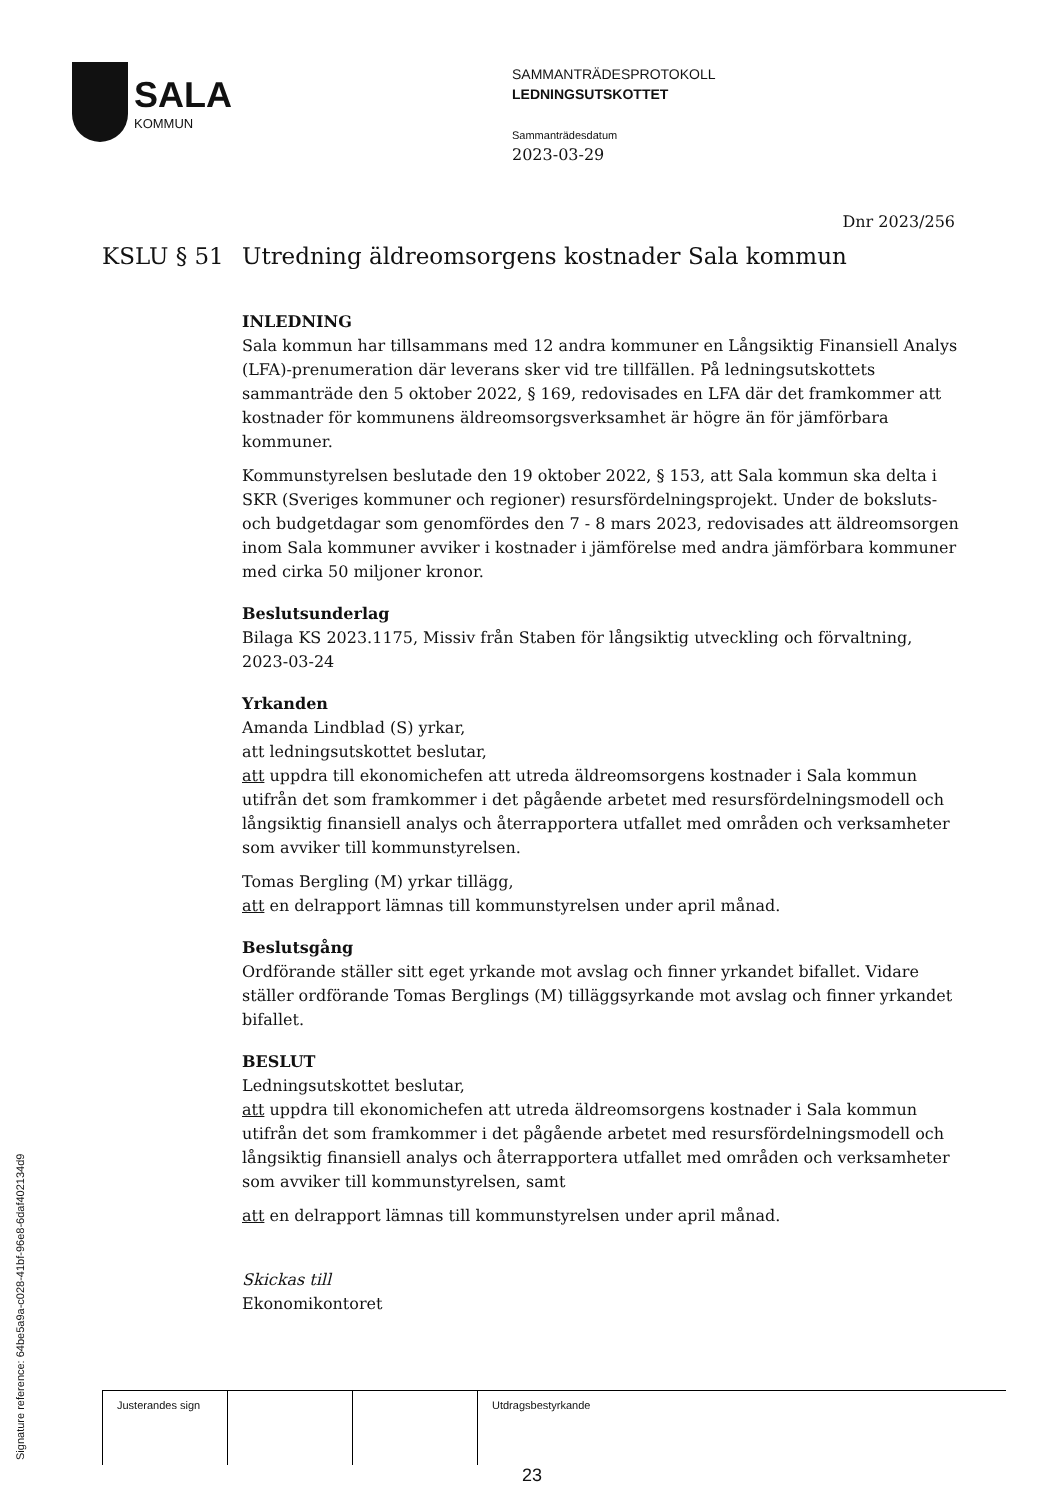SALA
KOMMUN
SAMMANTRÄDESPROTOKOLL
LEDNINGSUTSKOTTET
Sammanträdesdatum
2023-03-29
Dnr 2023/256
KSLU § 51 Utredning äldreomsorgens kostnader Sala kommun
INLEDNING
Sala kommun har tillsammans med 12 andra kommuner en Långsiktig Finansiell Analys (LFA)-prenumeration där leverans sker vid tre tillfällen. På ledningsutskottets sammanträde den 5 oktober 2022, § 169, redovisades en LFA där det framkommer att kostnader för kommunens äldreomsorgsverksamhet är högre än för jämförbara kommuner.
Kommunstyrelsen beslutade den 19 oktober 2022, § 153, att Sala kommun ska delta i SKR (Sveriges kommuner och regioner) resursfördelningsprojekt. Under de boksluts- och budgetdagar som genomfördes den 7 - 8 mars 2023, redovisades att äldreomsorgen inom Sala kommuner avviker i kostnader i jämförelse med andra jämförbara kommuner med cirka 50 miljoner kronor.
Beslutsunderlag
Bilaga KS 2023.1175, Missiv från Staben för långsiktig utveckling och förvaltning, 2023-03-24
Yrkanden
Amanda Lindblad (S) yrkar,
att ledningsutskottet beslutar,
att uppdra till ekonomichefen att utreda äldreomsorgens kostnader i Sala kommun utifrån det som framkommer i det pågående arbetet med resursfördelningsmodell och långsiktig finansiell analys och återrapportera utfallet med områden och verksamheter som avviker till kommunstyrelsen.
Tomas Bergling (M) yrkar tillägg,
att en delrapport lämnas till kommunstyrelsen under april månad.
Beslutsgång
Ordförande ställer sitt eget yrkande mot avslag och finner yrkandet bifallet. Vidare ställer ordförande Tomas Berglings (M) tilläggsyrkande mot avslag och finner yrkandet bifallet.
BESLUT
Ledningsutskottet beslutar,
att uppdra till ekonomichefen att utreda äldreomsorgens kostnader i Sala kommun utifrån det som framkommer i det pågående arbetet med resursfördelningsmodell och långsiktig finansiell analys och återrapportera utfallet med områden och verksamheter som avviker till kommunstyrelsen, samt
att en delrapport lämnas till kommunstyrelsen under april månad.
Skickas till
Ekonomikontoret
| Justerandes sign | | | Utdragsbestyrkande |
Signature reference: 64be5a9a-c028-41bf-96e8-6daf402134d9 23